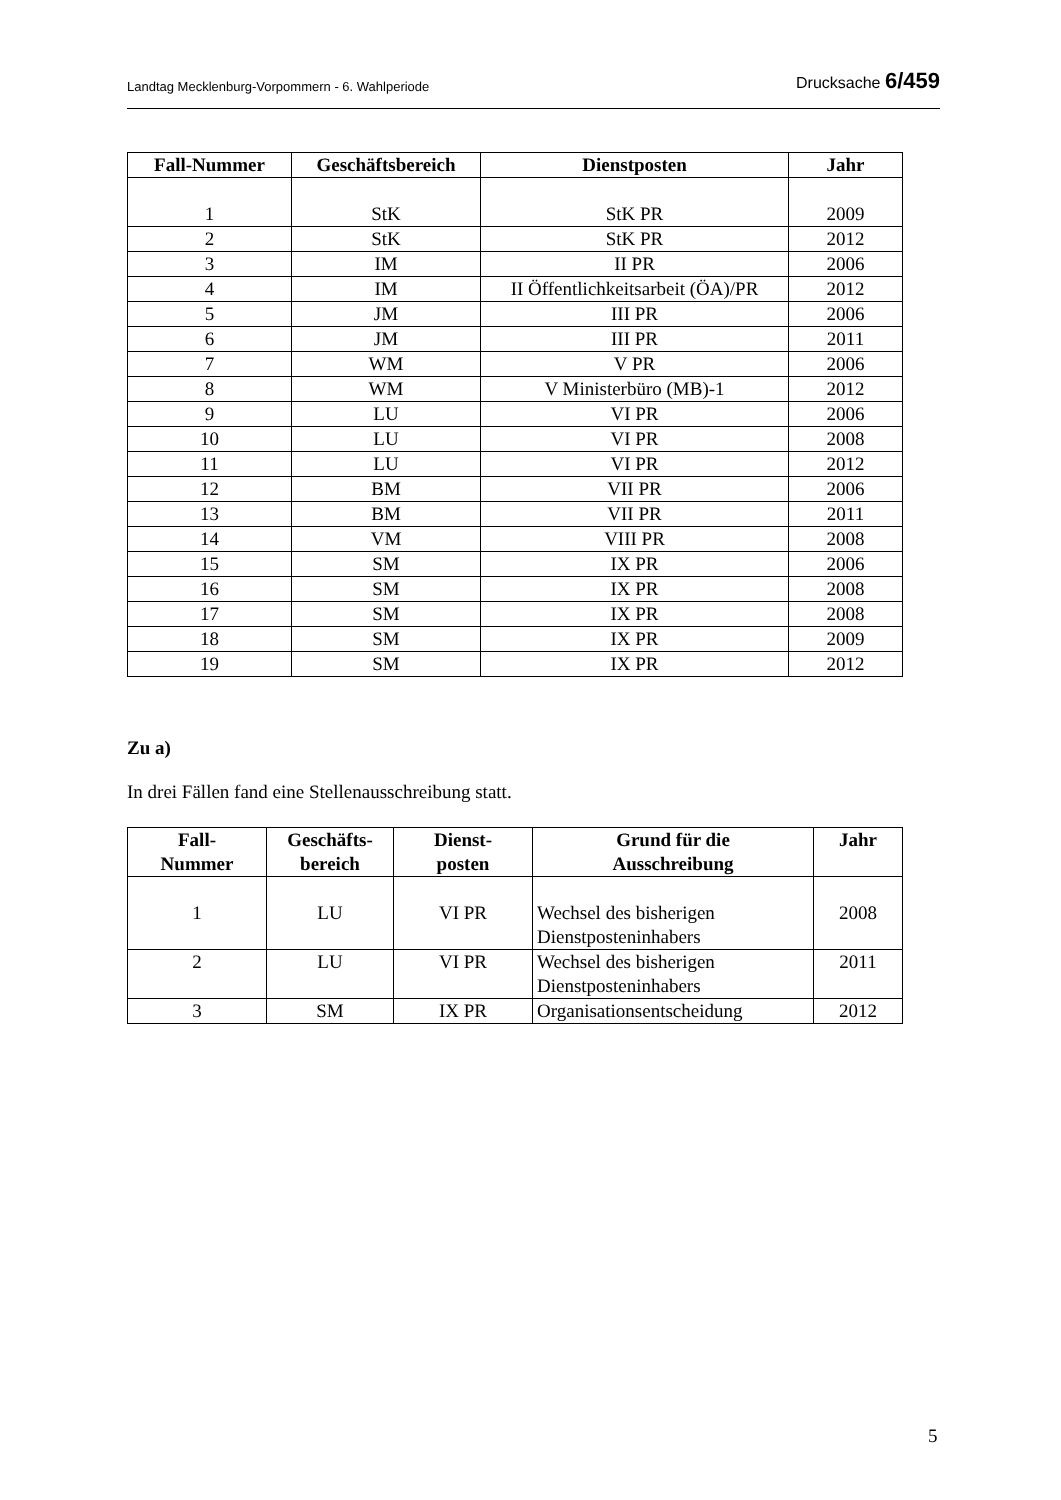Landtag Mecklenburg-Vorpommern - 6. Wahlperiode Drucksache 6/459
| Fall-Nummer | Geschäftsbereich | Dienstposten | Jahr |
| --- | --- | --- | --- |
| 1 | StK | StK PR | 2009 |
| 2 | StK | StK PR | 2012 |
| 3 | IM | II PR | 2006 |
| 4 | IM | II Öffentlichkeitsarbeit (ÖA)/PR | 2012 |
| 5 | JM | III PR | 2006 |
| 6 | JM | III PR | 2011 |
| 7 | WM | V PR | 2006 |
| 8 | WM | V Ministerbüro (MB)-1 | 2012 |
| 9 | LU | VI PR | 2006 |
| 10 | LU | VI PR | 2008 |
| 11 | LU | VI PR | 2012 |
| 12 | BM | VII PR | 2006 |
| 13 | BM | VII PR | 2011 |
| 14 | VM | VIII PR | 2008 |
| 15 | SM | IX PR | 2006 |
| 16 | SM | IX PR | 2008 |
| 17 | SM | IX PR | 2008 |
| 18 | SM | IX PR | 2009 |
| 19 | SM | IX PR | 2012 |
Zu a)
In drei Fällen fand eine Stellenausschreibung statt.
| Fall- Nummer | Geschäfts- bereich | Dienst- posten | Grund für die Ausschreibung | Jahr |
| --- | --- | --- | --- | --- |
| 1 | LU | VI PR | Wechsel des bisherigen Dienstposteninhabers | 2008 |
| 2 | LU | VI PR | Wechsel des bisherigen Dienstposteninhabers | 2011 |
| 3 | SM | IX PR | Organisationsentscheidung | 2012 |
5